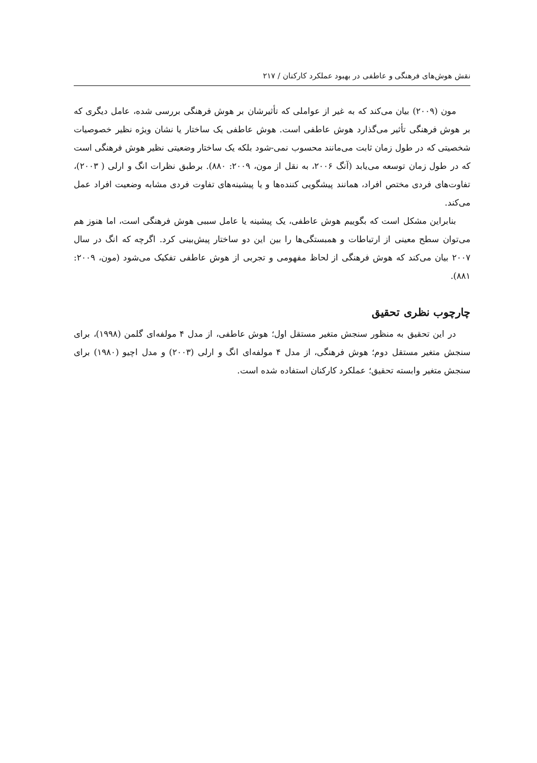نقش هوش‌های فرهنگی و عاطفی در بهبود عملکرد کارکنان / ۲۱۷
مون (۲۰۰۹) بیان می‌کند که به غیر از عواملی که تأثیرشان بر هوش فرهنگی بررسی شده، عامل دیگری که بر هوش فرهنگی تأثیر می‌گذارد هوش عاطفی است. هوش عاطفی یک ساختار یا نشان ویژه نظیر خصوصیات شخصیتی که در طول زمان ثابت می‌مانند محسوب نمی-شود بلکه یک ساختار وضعیتی نظیر هوش فرهنگی است که در طول زمان توسعه می‌یابد (آنگ ۲۰۰۶، به نقل از مون، ۲۰۰۹: ۸۸۰). برطبق نظرات انگ و ارلی ( ۲۰۰۳)، تفاوت‌های فردی مختص افراد، همانند پیشگویی کننده‌ها و یا پیشینه‌های تفاوت فردی مشابه وضعیت افراد عمل می‌کند.
بنابراین مشکل است که بگوییم هوش عاطفی، یک پیشینه یا عامل سببی هوش فرهنگی است، اما هنوز هم می‌توان سطح معینی از ارتباطات و همبستگی‌ها را بین این دو ساختار پیش‌بینی کرد. اگرچه که انگ در سال ۲۰۰۷ بیان می‌کند که هوش فرهنگی از لحاظ مفهومی و تجربی از هوش عاطفی تفکیک می‌شود (مون، ۲۰۰۹: ۸۸۱).
چارچوب نظری تحقیق
در این تحقیق به منظور سنجش متغیر مستقل اول؛ هوش عاطفی، از مدل ۴ مولفه‌ای گلمن (۱۹۹۸)، برای سنجش متغیر مستقل دوم؛ هوش فرهنگی، از مدل ۴ مولفه‌ای انگ و ارلی (۲۰۰۳) و مدل اچیو (۱۹۸۰) برای سنجش متغیر وابسته تحقیق؛ عملکرد کارکنان استفاده شده است.